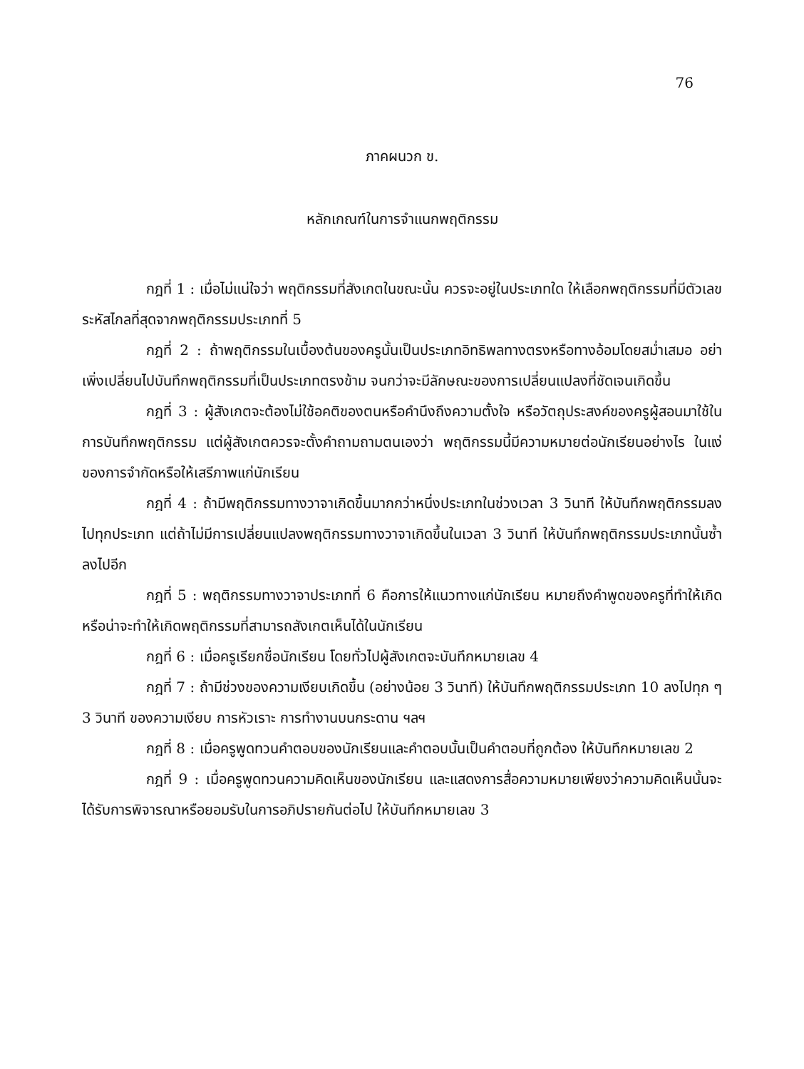76
ภาคผนวก ข.
หลักเกณฑ์ในการจำแนกพฤติกรรม
กฎที่ 1 : เมื่อไม่แน่ใจว่า พฤติกรรมที่สังเกตในขณะนั้น ควรจะอยู่ในประเภทใด ให้เลือกพฤติกรรมที่มีตัวเลขระหัสไกลที่สุดจากพฤติกรรมประเภทที่ 5
กฎที่ 2 : ถ้าพฤติกรรมในเบื้องต้นของครูนั้นเป็นประเภทอิทธิพลทางตรงหรือทางอ้อมโดยสม่ำเสมอ อย่าเพิ่งเปลี่ยนไปบันทึกพฤติกรรมที่เป็นประเภทตรงข้าม จนกว่าจะมีลักษณะของการเปลี่ยนแปลงที่ชัดเจนเกิดขึ้น
กฎที่ 3 : ผู้สังเกตจะต้องไม่ใช้อคติของตนหรือคำนึงถึงความตั้งใจ หรือวัตถุประสงค์ของครูผู้สอนมาใช้ในการบันทึกพฤติกรรม แต่ผู้สังเกตควรจะตั้งคำถามถามตนเองว่า พฤติกรรมนี้มีความหมายต่อนักเรียนอย่างไร ในแง่ของการจำกัดหรือให้เสรีภาพแก่นักเรียน
กฎที่ 4 : ถ้ามีพฤติกรรมทางวาจาเกิดขึ้นมากกว่าหนึ่งประเภทในช่วงเวลา 3 วินาที ให้บันทึกพฤติกรรมลงไปทุกประเภท แต่ถ้าไม่มีการเปลี่ยนแปลงพฤติกรรมทางวาจาเกิดขึ้นในเวลา 3 วินาที ให้บันทึกพฤติกรรมประเภทนั้นซ้ำลงไปอีก
กฎที่ 5 : พฤติกรรมทางวาจาประเภทที่ 6 คือการให้แนวทางแก่นักเรียน หมายถึงคำพูดของครูที่ทำให้เกิด หรือน่าจะทำให้เกิดพฤติกรรมที่สามารถสังเกตเห็นได้ในนักเรียน
กฎที่ 6 : เมื่อครูเรียกชื่อนักเรียน โดยทั่วไปผู้สังเกตจะบันทึกหมายเลข 4
กฎที่ 7 : ถ้ามีช่วงของความเงียบเกิดขึ้น (อย่างน้อย 3 วินาที) ให้บันทึกพฤติกรรมประเภท 10 ลงไปทุก ๆ 3 วินาที ของความเงียบ การหัวเราะ การทำงานบนกระดาน ฯลฯ
กฎที่ 8 : เมื่อครูพูดทวนคำตอบของนักเรียนและคำตอบนั้นเป็นคำตอบที่ถูกต้อง ให้บันทึกหมายเลข 2
กฎที่ 9 : เมื่อครูพูดทวนความคิดเห็นของนักเรียน และแสดงการสื่อความหมายเพียงว่าความคิดเห็นนั้นจะได้รับการพิจารณาหรือยอมรับในการอภิปรายกันต่อไป ให้บันทึกหมายเลข 3